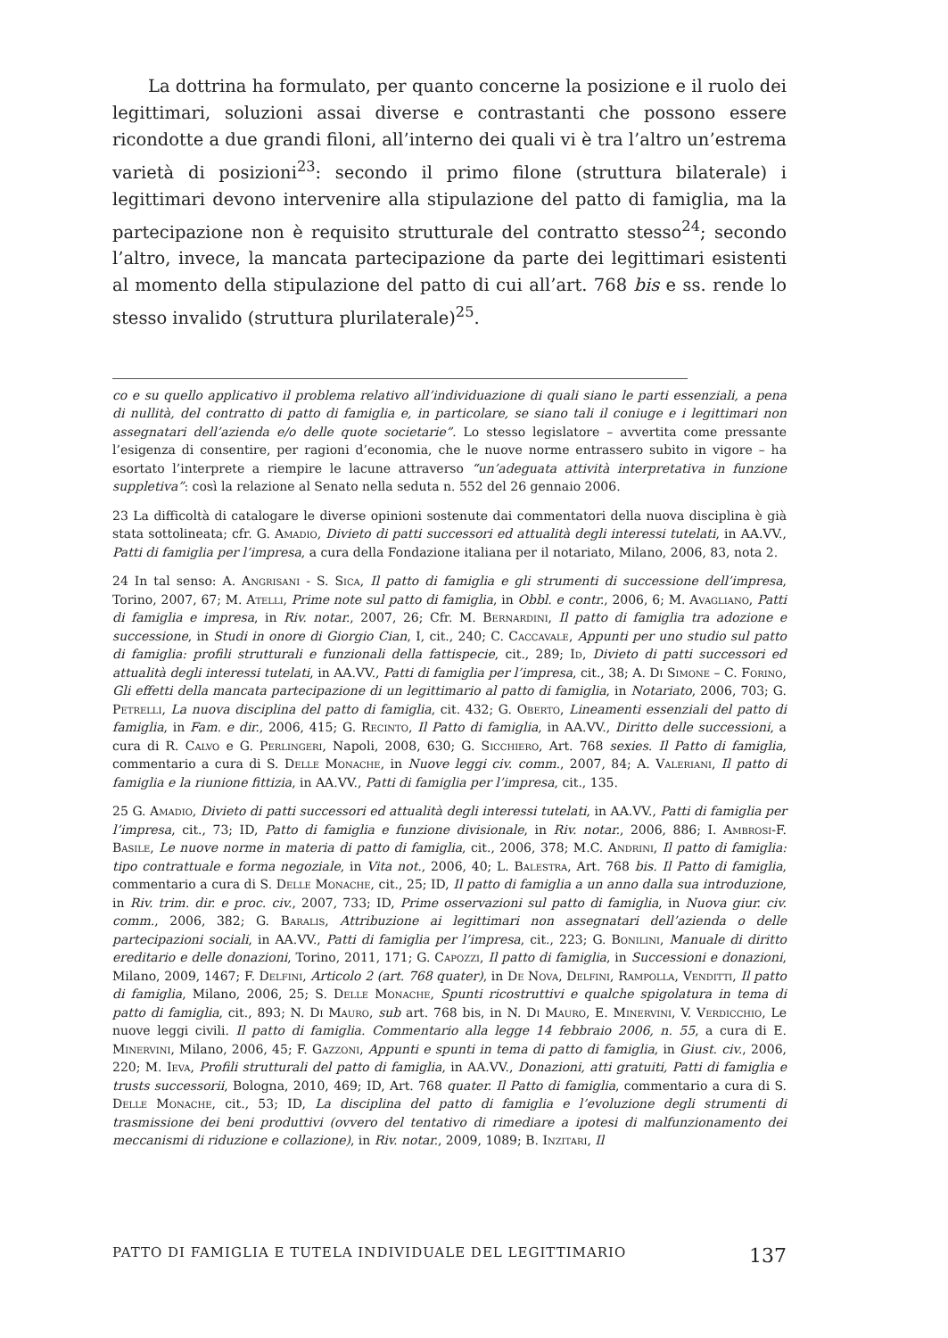La dottrina ha formulato, per quanto concerne la posizione e il ruolo dei legittimari, soluzioni assai diverse e contrastanti che possono essere ricondotte a due grandi filoni, all’interno dei quali vi è tra l’altro un’estrema varietà di posizioni<sup>23</sup>: secondo il primo filone (struttura bilaterale) i legittimari devono intervenire alla stipulazione del patto di famiglia, ma la partecipazione non è requisito strutturale del contratto stesso<sup>24</sup>; secondo l’altro, invece, la mancata partecipazione da parte dei legittimari esistenti al momento della stipulazione del patto di cui all’art. 768 bis e ss. rende lo stesso invalido (struttura plurilaterale)<sup>25</sup>.
co e su quello applicativo il problema relativo all’individuazione di quali siano le parti essenziali, a pena di nullità, del contratto di patto di famiglia e, in particolare, se siano tali il coniuge e i legittimari non assegnatari dell’azienda e/o delle quote societarie”. Lo stesso legislatore – avvertita come pressante l’esigenza di consentire, per ragioni d’economia, che le nuove norme entrassero subito in vigore – ha esortato l’interprete a riempire le lacune attraverso “un’adeguata attività interpretativa in funzione suppletiva”: così la relazione al Senato nella seduta n. 552 del 26 gennaio 2006.
23 La difficoltà di catalogare le diverse opinioni sostenute dai commentatori della nuova disciplina è già stata sottolineata; cfr. G. Amadio, Divieto di patti successori ed attualità degli interessi tutelati, in AA.VV., Patti di famiglia per l’impresa, a cura della Fondazione italiana per il notariato, Milano, 2006, 83, nota 2.
24 In tal senso: A. Angrisani - S. Sica, Il patto di famiglia e gli strumenti di successione dell’impresa, Torino, 2007, 67; M. Atelli, Prime note sul patto di famiglia, in Obbl. e contr., 2006, 6; M. Avagliano, Patti di famiglia e impresa, in Riv. notar., 2007, 26; Cfr. M. Bernardini, Il patto di famiglia tra adozione e successione, in Studi in onore di Giorgio Cian, I, cit., 240; C. Caccavale, Appunti per uno studio sul patto di famiglia: profili strutturali e funzionali della fattispecie, cit., 289; Id, Divieto di patti successori ed attualità degli interessi tutelati, in AA.VV., Patti di famiglia per l’impresa, cit., 38; A. Di Simone – C. Forino, Gli effetti della mancata partecipazione di un legittimario al patto di famiglia, in Notariato, 2006, 703; G. Petrelli, La nuova disciplina del patto di famiglia, cit. 432; G. Oberto, Lineamenti essenziali del patto di famiglia, in Fam. e dir., 2006, 415; G. Recinto, Il Patto di famiglia, in AA.VV., Diritto delle successioni, a cura di R. Calvo e G. Perlingeri, Napoli, 2008, 630; G. Sicchiero, Art. 768 sexies. Il Patto di famiglia, commentario a cura di S. Delle Monache, in Nuove leggi civ. comm., 2007, 84; A. Valeriani, Il patto di famiglia e la riunione fittizia, in AA.VV., Patti di famiglia per l’impresa, cit., 135.
25 G. Amadio, Divieto di patti successori ed attualità degli interessi tutelati, in AA.VV., Patti di famiglia per l’impresa, cit., 73; ID, Patto di famiglia e funzione divisionale, in Riv. notar., 2006, 886; I. Ambrosi-F. Basile, Le nuove norme in materia di patto di famiglia, cit., 2006, 378; M.C. Andrini, Il patto di famiglia: tipo contrattuale e forma negoziale, in Vita not., 2006, 40; L. Balestra, Art. 768 bis. Il Patto di famiglia, commentario a cura di S. Delle Monache, cit., 25; ID, Il patto di famiglia a un anno dalla sua introduzione, in Riv. trim. dir. e proc. civ., 2007, 733; ID, Prime osservazioni sul patto di famiglia, in Nuova giur. civ. comm., 2006, 382; G. Baralis, Attribuzione ai legittimari non assegnatari dell’azienda o delle partecipazioni sociali, in AA.VV., Patti di famiglia per l’impresa, cit., 223; G. Bonilini, Manuale di diritto ereditario e delle donazioni, Torino, 2011, 171; G. Capozzi, Il patto di famiglia, in Successioni e donazioni, Milano, 2009, 1467; F. Delfini, Articolo 2 (art. 768 quater), in De Nova, Delfini, Rampolla, Venditti, Il patto di famiglia, Milano, 2006, 25; S. Delle Monache, Spunti ricostruttivi e qualche spigolatura in tema di patto di famiglia, cit., 893; N. Di Mauro, sub art. 768 bis, in N. Di Mauro, E. Minervini, V. Verdicchio, Le nuove leggi civili. Il patto di famiglia. Commentario alla legge 14 febbraio 2006, n. 55, a cura di E. Minervini, Milano, 2006, 45; F. Gazzoni, Appunti e spunti in tema di patto di famiglia, in Giust. civ., 2006, 220; M. Ieva, Profili strutturali del patto di famiglia, in AA.VV., Donazioni, atti gratuiti, Patti di famiglia e trusts successorii, Bologna, 2010, 469; ID, Art. 768 quater. Il Patto di famiglia, commentario a cura di S. Delle Monache, cit., 53; ID, La disciplina del patto di famiglia e l’evoluzione degli strumenti di trasmissione dei beni produttivi (ovvero del tentativo di rimediare a ipotesi di malfunzionamento dei meccanismi di riduzione e collazione), in Riv. notar., 2009, 1089; B. Inzitari, Il
PATTO DI FAMIGLIA E TUTELA INDIVIDUALE DEL LEGITTIMARIO 137